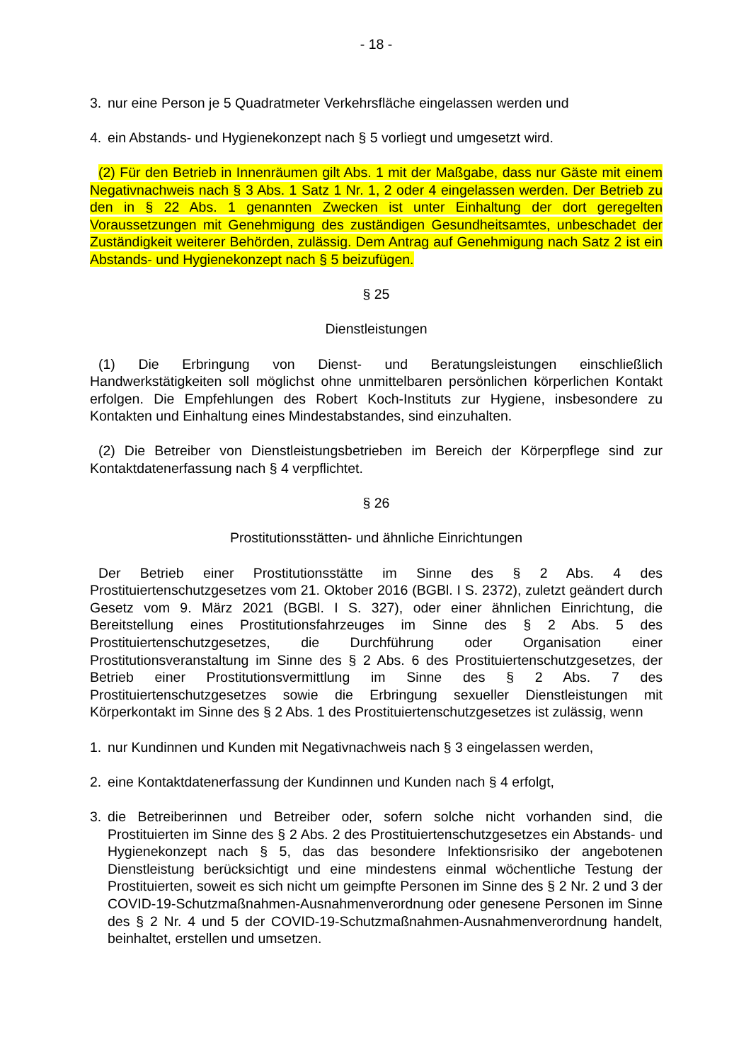- 18 -
3. nur eine Person je 5 Quadratmeter Verkehrsfläche eingelassen werden und
4. ein Abstands- und Hygienekonzept nach § 5 vorliegt und umgesetzt wird.
(2) Für den Betrieb in Innenräumen gilt Abs. 1 mit der Maßgabe, dass nur Gäste mit einem Negativnachweis nach § 3 Abs. 1 Satz 1 Nr. 1, 2 oder 4 eingelassen werden. Der Betrieb zu den in § 22 Abs. 1 genannten Zwecken ist unter Einhaltung der dort geregelten Voraussetzungen mit Genehmigung des zuständigen Gesundheitsamtes, unbeschadet der Zuständigkeit weiterer Behörden, zulässig. Dem Antrag auf Genehmigung nach Satz 2 ist ein Abstands- und Hygienekonzept nach § 5 beizufügen.
§ 25
Dienstleistungen
(1) Die Erbringung von Dienst- und Beratungsleistungen einschließlich Handwerkstätigkeiten soll möglichst ohne unmittelbaren persönlichen körperlichen Kontakt erfolgen. Die Empfehlungen des Robert Koch-Instituts zur Hygiene, insbesondere zu Kontakten und Einhaltung eines Mindestabstandes, sind einzuhalten.
(2) Die Betreiber von Dienstleistungsbetrieben im Bereich der Körperpflege sind zur Kontaktdatenerfassung nach § 4 verpflichtet.
§ 26
Prostitutionsstätten- und ähnliche Einrichtungen
Der Betrieb einer Prostitutionsstätte im Sinne des § 2 Abs. 4 des Prostituiertenschutzgesetzes vom 21. Oktober 2016 (BGBl. I S. 2372), zuletzt geändert durch Gesetz vom 9. März 2021 (BGBl. I S. 327), oder einer ähnlichen Einrichtung, die Bereitstellung eines Prostitutionsfahrzeuges im Sinne des § 2 Abs. 5 des Prostituiertenschutzgesetzes, die Durchführung oder Organisation einer Prostitutionsveranstaltung im Sinne des § 2 Abs. 6 des Prostituiertenschutzgesetzes, der Betrieb einer Prostitutionsvermittlung im Sinne des § 2 Abs. 7 des Prostituiertenschutzgesetzes sowie die Erbringung sexueller Dienstleistungen mit Körperkontakt im Sinne des § 2 Abs. 1 des Prostituiertenschutzgesetzes ist zulässig, wenn
1. nur Kundinnen und Kunden mit Negativnachweis nach § 3 eingelassen werden,
2. eine Kontaktdatenerfassung der Kundinnen und Kunden nach § 4 erfolgt,
3. die Betreiberinnen und Betreiber oder, sofern solche nicht vorhanden sind, die Prostituierten im Sinne des § 2 Abs. 2 des Prostituiertenschutzgesetzes ein Abstands- und Hygienekonzept nach § 5, das das besondere Infektionsrisiko der angebotenen Dienstleistung berücksichtigt und eine mindestens einmal wöchentliche Testung der Prostituierten, soweit es sich nicht um geimpfte Personen im Sinne des § 2 Nr. 2 und 3 der COVID-19-Schutzmaßnahmen-Ausnahmenverordnung oder genesene Personen im Sinne des § 2 Nr. 4 und 5 der COVID-19-Schutzmaßnahmen-Ausnahmenverordnung handelt, beinhaltet, erstellen und umsetzen.